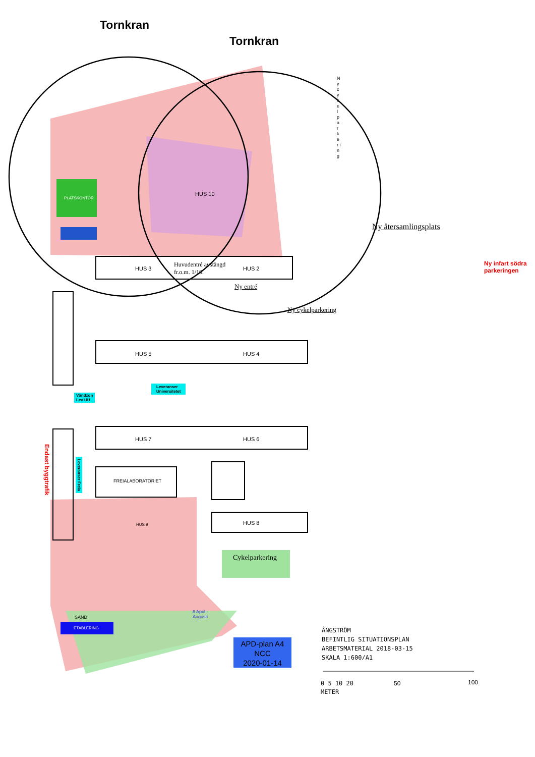Tornkran
Tornkran
PLATSKONTOR
HUS 10
HUS 3
Huvudentré avstängd
fr.o.m. 1/10.
HUS 2
Ny entré
Ny cykelparkering
Ny återsamlingsplats
Ny infart södra
parkeringen
N y c y k e l p a r k e r i n g
HUS 5 HUS 4
Leveranser
Universitetet
Vändzon
Lev UU
HUS 7 HUS 6
Endast byggtrafik
Leveranser Freia
FREIALABORATORIET
HUS 9 HUS 8
Cykelparkering
8 April -
Augusti
SAND
ETABLERING
APD-plan A4
NCC
2020-01-14
ÅNGSTRÖM
BEFINTLIG SITUATIONSPLAN
ARBETSMATERIAL 2018-03-15
SKALA 1:600/A1
0 5 10 20 50 100
METER